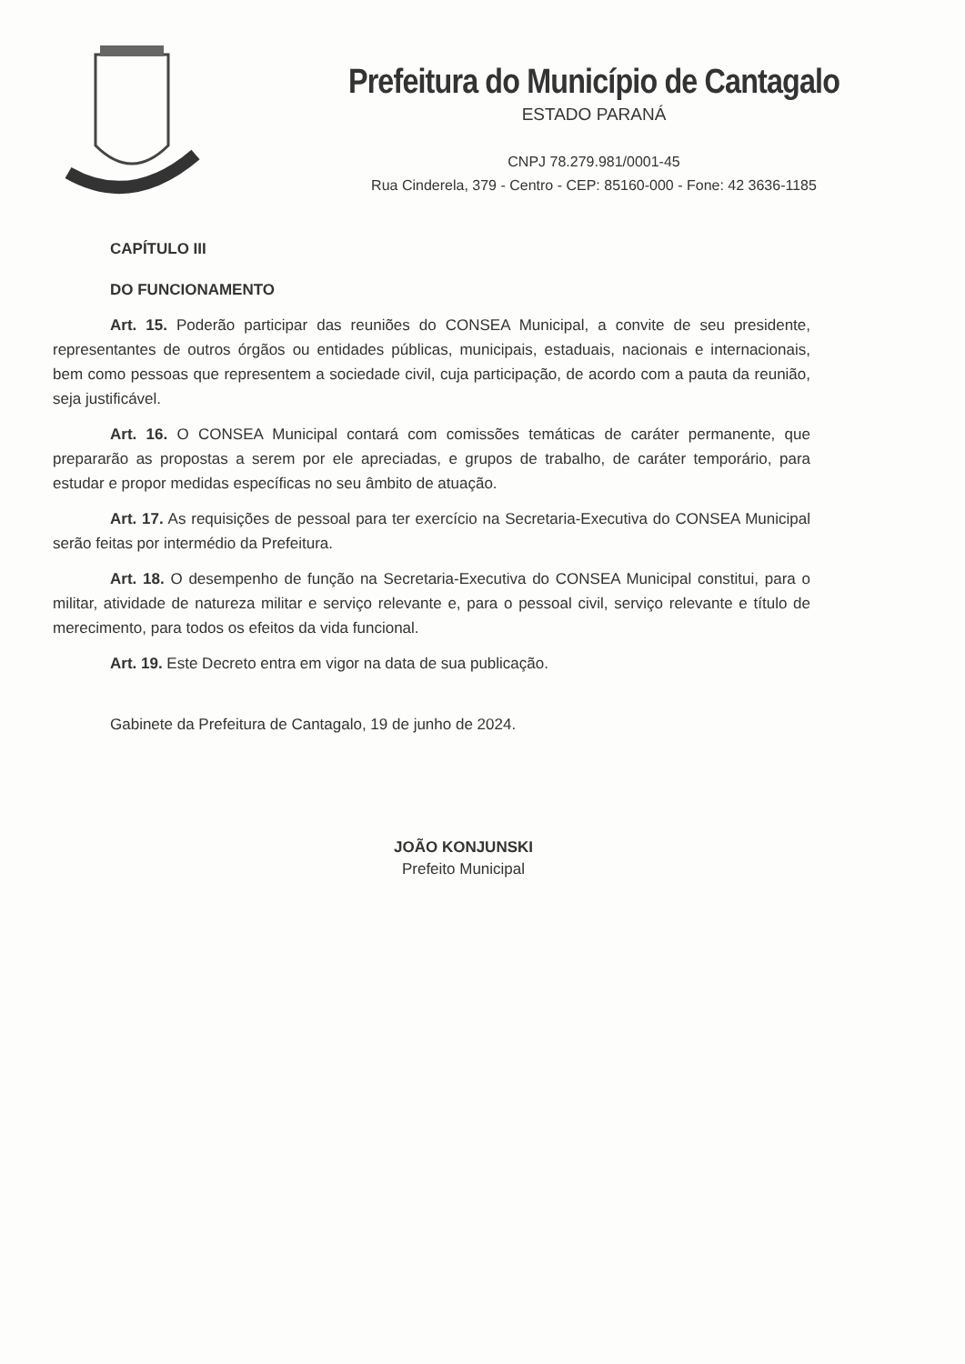Prefeitura do Município de Cantagalo
ESTADO PARANÁ
CNPJ 78.279.981/0001-45
Rua Cinderela, 379 - Centro - CEP: 85160-000 - Fone: 42 3636-1185
CAPÍTULO III
DO FUNCIONAMENTO
Art. 15. Poderão participar das reuniões do CONSEA Municipal, a convite de seu presidente, representantes de outros órgãos ou entidades públicas, municipais, estaduais, nacionais e internacionais, bem como pessoas que representem a sociedade civil, cuja participação, de acordo com a pauta da reunião, seja justificável.
Art. 16. O CONSEA Municipal contará com comissões temáticas de caráter permanente, que prepararão as propostas a serem por ele apreciadas, e grupos de trabalho, de caráter temporário, para estudar e propor medidas específicas no seu âmbito de atuação.
Art. 17. As requisições de pessoal para ter exercício na Secretaria-Executiva do CONSEA Municipal serão feitas por intermédio da Prefeitura.
Art. 18. O desempenho de função na Secretaria-Executiva do CONSEA Municipal constitui, para o militar, atividade de natureza militar e serviço relevante e, para o pessoal civil, serviço relevante e título de merecimento, para todos os efeitos da vida funcional.
Art. 19. Este Decreto entra em vigor na data de sua publicação.
Gabinete da Prefeitura de Cantagalo, 19 de junho de 2024.
JOÃO KONJUNSKI
Prefeito Municipal